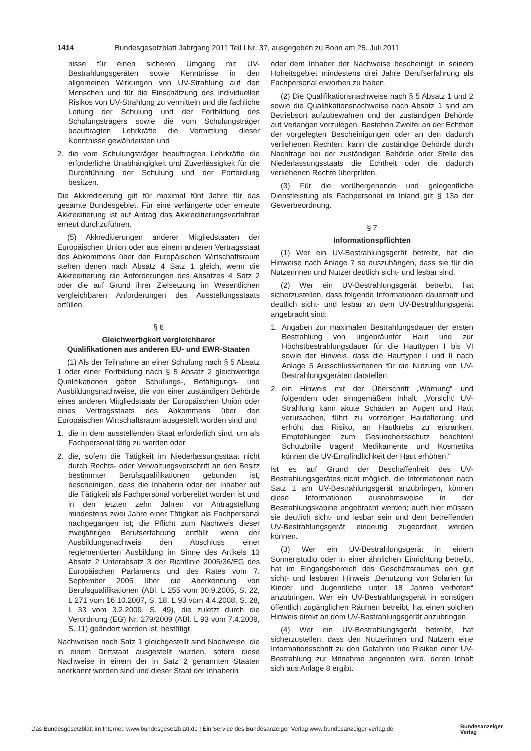1414 Bundesgesetzblatt Jahrgang 2011 Teil I Nr. 37, ausgegeben zu Bonn am 25. Juli 2011
nisse für einen sicheren Umgang mit UV-Bestrahlungsgeräten sowie Kenntnisse in den allgemeinen Wirkungen von UV-Strahlung auf den Menschen und für die Einschätzung des individuellen Risikos von UV-Strahlung zu vermitteln und die fachliche Leitung der Schulung und der Fortbildung des Schulungsträgers sowie die vom Schulungsträger beauftragten Lehrkräfte die Vermittlung dieser Kenntnisse gewährleisten und
2. die vom Schulungsträger beauftragten Lehrkräfte die erforderliche Unabhängigkeit und Zuverlässigkeit für die Durchführung der Schulung und der Fortbildung besitzen.
Die Akkreditierung gilt für maximal fünf Jahre für das gesamte Bundesgebiet. Für eine verlängerte oder erneute Akkreditierung ist auf Antrag das Akkreditierungsverfahren erneut durchzuführen.
(5) Akkreditierungen anderer Mitgliedstaaten der Europäischen Union oder aus einem anderen Vertragsstaat des Abkommens über den Europäischen Wirtschaftsraum stehen denen nach Absatz 4 Satz 1 gleich, wenn die Akkreditierung die Anforderungen des Absatzes 4 Satz 2 oder die auf Grund ihrer Zielsetzung im Wesentlichen vergleichbaren Anforderungen des Ausstellungsstaats erfüllen.
§ 6
Gleichwertigkeit vergleichbarer
Qualifikationen aus anderen EU- und EWR-Staaten
(1) Als der Teilnahme an einer Schulung nach § 5 Absatz 1 oder einer Fortbildung nach § 5 Absatz 2 gleichwertige Qualifikationen gelten Schulungs-, Befähigungs- und Ausbildungsnachweise, die von einer zuständigen Behörde eines anderen Mitgliedstaats der Europäischen Union oder eines Vertragsstaats des Abkommens über den Europäischen Wirtschaftsraum ausgestellt worden sind und
1. die in dem ausstellenden Staat erforderlich sind, um als Fachpersonal tätig zu werden oder
2. die, sofern die Tätigkeit im Niederlassungsstaat nicht durch Rechts- oder Verwaltungsvorschrift an den Besitz bestimmter Berufsqualifikationen gebunden ist, bescheinigen, dass die Inhaberin oder der Inhaber auf die Tätigkeit als Fachpersonal vorbereitet worden ist und in den letzten zehn Jahren vor Antragstellung mindestens zwei Jahre einer Tätigkeit als Fachpersonal nachgegangen ist; die Pflicht zum Nachweis dieser zweijährigen Berufserfahrung entfällt, wenn der Ausbildungsnachweis den Abschluss einer reglementierten Ausbildung im Sinne des Artikels 13 Absatz 2 Unterabsatz 3 der Richtlinie 2005/36/EG des Europäischen Parlaments und des Rates vom 7. September 2005 über die Anerkennung von Berufsqualifikationen (ABl. L 255 vom 30.9.2005, S. 22, L 271 vom 16.10.2007, S. 18, L 93 vom 4.4.2008, S. 28, L 33 vom 3.2.2009, S. 49), die zuletzt durch die Verordnung (EG) Nr. 279/2009 (ABl. L 93 vom 7.4.2009, S. 11) geändert worden ist, bestätigt.
Nachweisen nach Satz 1 gleichgestellt sind Nachweise, die in einem Drittstaat ausgestellt wurden, sofern diese Nachweise in einem der in Satz 2 genannten Staaten anerkannt worden sind und dieser Staat der Inhaberin
oder dem Inhaber der Nachweise bescheinigt, in seinem Hoheitsgebiet mindestens drei Jahre Berufserfahrung als Fachpersonal erworben zu haben.
(2) Die Qualifikationsnachweise nach § 5 Absatz 1 und 2 sowie die Qualifikationsnachweise nach Absatz 1 sind am Betriebsort aufzubewahren und der zuständigen Behörde auf Verlangen vorzulegen. Bestehen Zweifel an der Echtheit der vorgelegten Bescheinigungen oder an den dadurch verliehenen Rechten, kann die zuständige Behörde durch Nachfrage bei der zuständigen Behörde oder Stelle des Niederlassungsstaats die Echtheit oder die dadurch verliehenen Rechte überprüfen.
(3) Für die vorübergehende und gelegentliche Dienstleistung als Fachpersonal im Inland gilt § 13a der Gewerbeordnung.
§ 7
Informationspflichten
(1) Wer ein UV-Bestrahlungsgerät betreibt, hat die Hinweise nach Anlage 7 so auszuhängen, dass sie für die Nutzerinnen und Nutzer deutlich sicht- und lesbar sind.
(2) Wer ein UV-Bestrahlungsgerät betreibt, hat sicherzustellen, dass folgende Informationen dauerhaft und deutlich sicht- und lesbar an dem UV-Bestrahlungsgerät angebracht sind:
1. Angaben zur maximalen Bestrahlungsdauer der ersten Bestrahlung von ungebräunter Haut und zur Höchstbestrahlungsdauer für die Hauttypen I bis VI sowie der Hinweis, dass die Hauttypen I und II nach Anlage 5 Ausschlusskriterien für die Nutzung von UV-Bestrahlungsgeräten darstellen,
2. ein Hinweis mit der Überschrift „Warnung“ und folgendem oder sinngemäßem Inhalt: „Vorsicht! UV-Strahlung kann akute Schäden an Augen und Haut verursachen, führt zu vorzeitiger Hautalterung und erhöht das Risiko, an Hautkrebs zu erkranken. Empfehlungen zum Gesundheitsschutz beachten! Schutzbrille tragen! Medikamente und Kosmetika können die UV-Empfindlichkeit der Haut erhöhen.“
Ist es auf Grund der Beschaffenheit des UV-Bestrahlungsgerätes nicht möglich, die Informationen nach Satz 1 am UV-Bestrahlungsgerät anzubringen, können diese Informationen ausnahmsweise in der Bestrahlungskabine angebracht werden; auch hier müssen sie deutlich sicht- und lesbar sein und dem betreffenden UV-Bestrahlungsgerät eindeutig zugeordnet werden können.
(3) Wer ein UV-Bestrahlungsgerät in einem Sonnenstudio oder in einer ähnlichen Einrichtung betreibt, hat im Eingangsbereich des Geschäftsraumes den gut sicht- und lesbaren Hinweis „Benutzung von Solarien für Kinder und Jugendliche unter 18 Jahren verboten“ anzubringen. Wer ein UV-Bestrahlungsgerät in sonstigen öffentlich zugänglichen Räumen betreibt, hat einen solchen Hinweis direkt an dem UV-Bestrahlungsgerät anzubringen.
(4) Wer ein UV-Bestrahlungsgerät betreibt, hat sicherzustellen, dass den Nutzerinnen und Nutzern eine Informationsschrift zu den Gefahren und Risiken einer UV-Bestrahlung zur Mitnahme angeboten wird, deren Inhalt sich aus Anlage 8 ergibt.
Das Bundesgesetzblatt im Internet: www.bundesgesetzblatt.de | Ein Service des Bundesanzeiger Verlag www.bundesanzeiger-verlag.de
Bundesanzeiger
Verlag